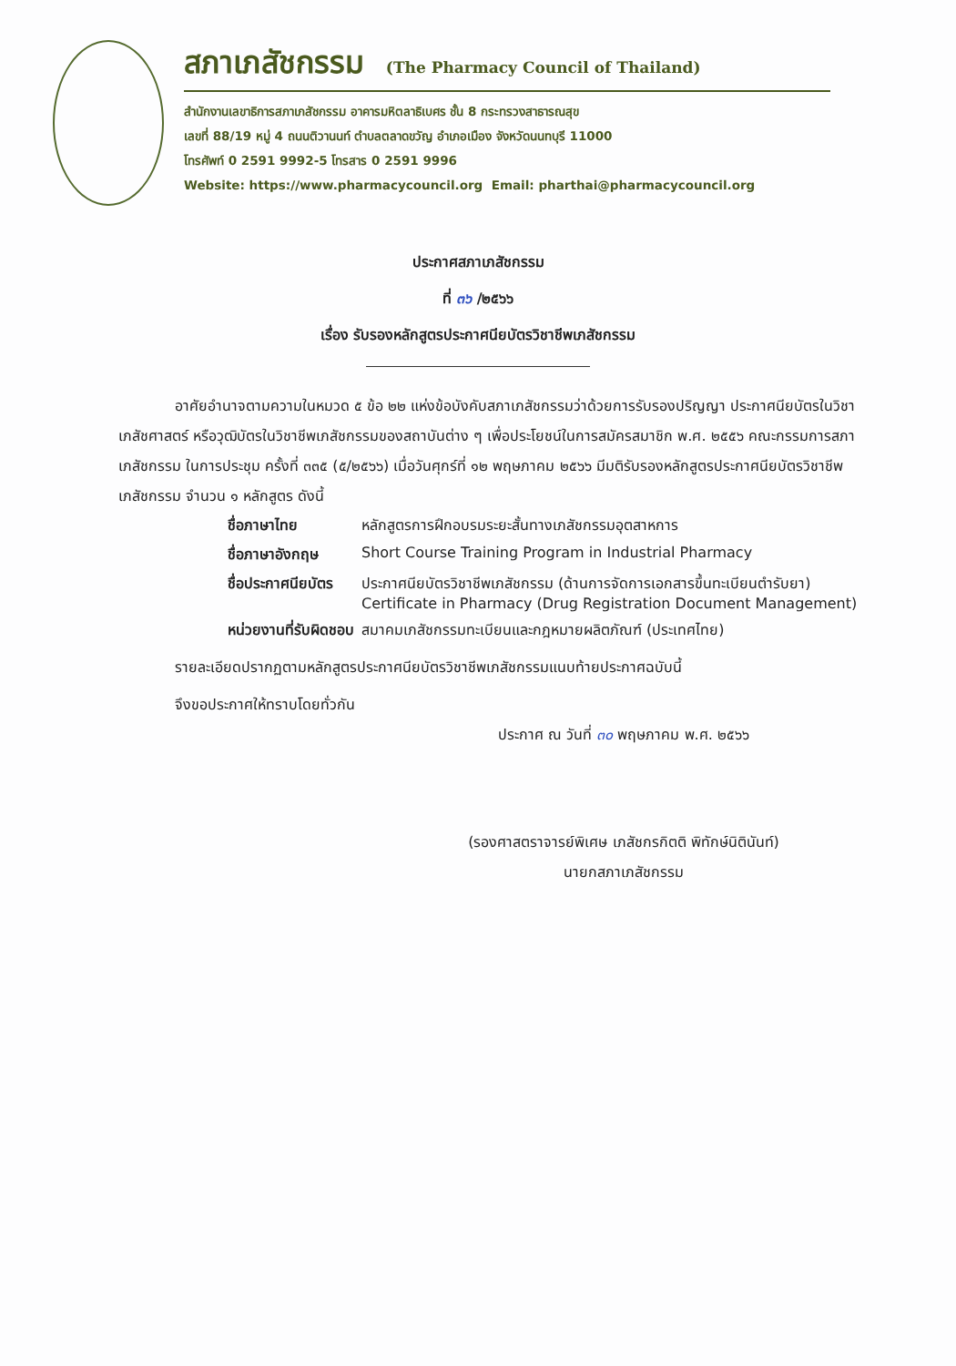สภาเภสัชกรรม (The Pharmacy Council of Thailand)
สำนักงานเลขาธิการสภาเภสัชกรรม อาคารมหิตลาธิเบศร ชั้น 8 กระทรวงสาธารณสุข
เลขที่ 88/19 หมู่ 4 ถนนติวานนท์ ตำบลตลาดขวัญ อำเภอเมือง จังหวัดนนทบุรี 11000
โทรศัพท์ 0 2591 9992-5 โทรสาร 0 2591 9996
Website: https://www.pharmacycouncil.org Email: pharthai@pharmacycouncil.org
ประกาศสภาเภสัชกรรม
ที่ ๓๖ /๒๕๖๖
เรื่อง รับรองหลักสูตรประกาศนียบัตรวิชาชีพเภสัชกรรม
อาศัยอำนาจตามความในหมวด ๕ ข้อ ๒๒ แห่งข้อบังคับสภาเภสัชกรรมว่าด้วยการรับรองปริญญา ประกาศนียบัตรในวิชาเภสัชศาสตร์ หรือวุฒิบัตรในวิชาชีพเภสัชกรรมของสถาบันต่าง ๆ เพื่อประโยชน์ในการสมัครสมาชิก พ.ศ. ๒๕๕๖ คณะกรรมการสภาเภสัชกรรม ในการประชุม ครั้งที่ ๓๓๕ (๕/๒๕๖๖) เมื่อวันศุกร์ที่ ๑๒ พฤษภาคม ๒๕๖๖ มีมติรับรองหลักสูตรประกาศนียบัตรวิชาชีพเภสัชกรรม จำนวน ๑ หลักสูตร ดังนี้
| ชื่อภาษาไทย | หลักสูตรการฝึกอบรมระยะสั้นทางเภสัชกรรมอุตสาหการ |
| ชื่อภาษาอังกฤษ | Short Course Training Program in Industrial Pharmacy |
| ชื่อประกาศนียบัตร | ประกาศนียบัตรวิชาชีพเภสัชกรรม (ด้านการจัดการเอกสารขึ้นทะเบียนตำรับยา) Certificate in Pharmacy (Drug Registration Document Management) |
| หน่วยงานที่รับผิดชอบ | สมาคมเภสัชกรรมทะเบียนและกฎหมายผลิตภัณฑ์ (ประเทศไทย) |
รายละเอียดปรากฏตามหลักสูตรประกาศนียบัตรวิชาชีพเภสัชกรรมแนบท้ายประกาศฉบับนี้
จึงขอประกาศให้ทราบโดยทั่วกัน
ประกาศ ณ วันที่ ๓๐ พฤษภาคม พ.ศ. ๒๕๖๖
(รองศาสตราจารย์พิเศษ เภสัชกรกิตติ พิทักษ์นิตินันท์)
นายกสภาเภสัชกรรม